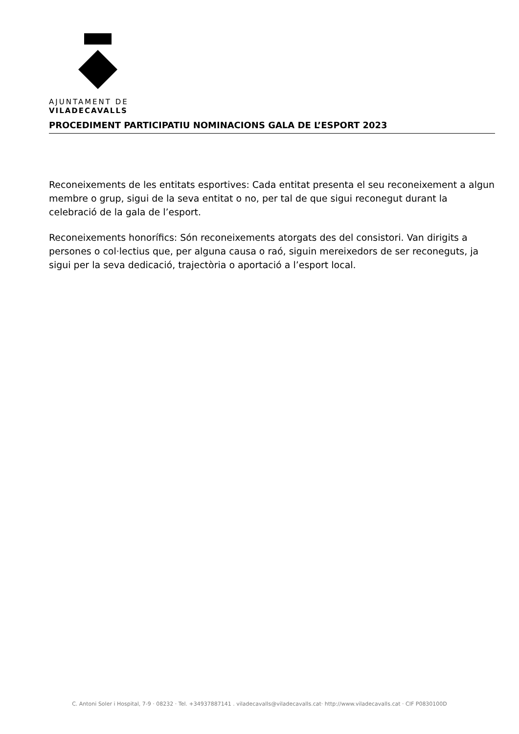AJUNTAMENT DE
VILADECAVALLS
PROCEDIMENT PARTICIPATIU NOMINACIONS GALA DE L’ESPORT 2023
Reconeixements de les entitats esportives: Cada entitat presenta el seu reconeixement a algun membre o grup, sigui de la seva entitat o no, per tal de que sigui reconegut durant la celebració de la gala de l’esport.
Reconeixements honorífics: Són reconeixements atorgats des del consistori. Van dirigits a persones o col·lectius que, per alguna causa o raó, siguin mereixedors de ser reconeguts, ja sigui per la seva dedicació, trajectòria o aportació a l’esport local.
C. Antoni Soler i Hospital, 7-9 · 08232 · Tel. +34937887141 . viladecavalls@viladecavalls.cat· http://www.viladecavalls.cat · CIF P0830100D